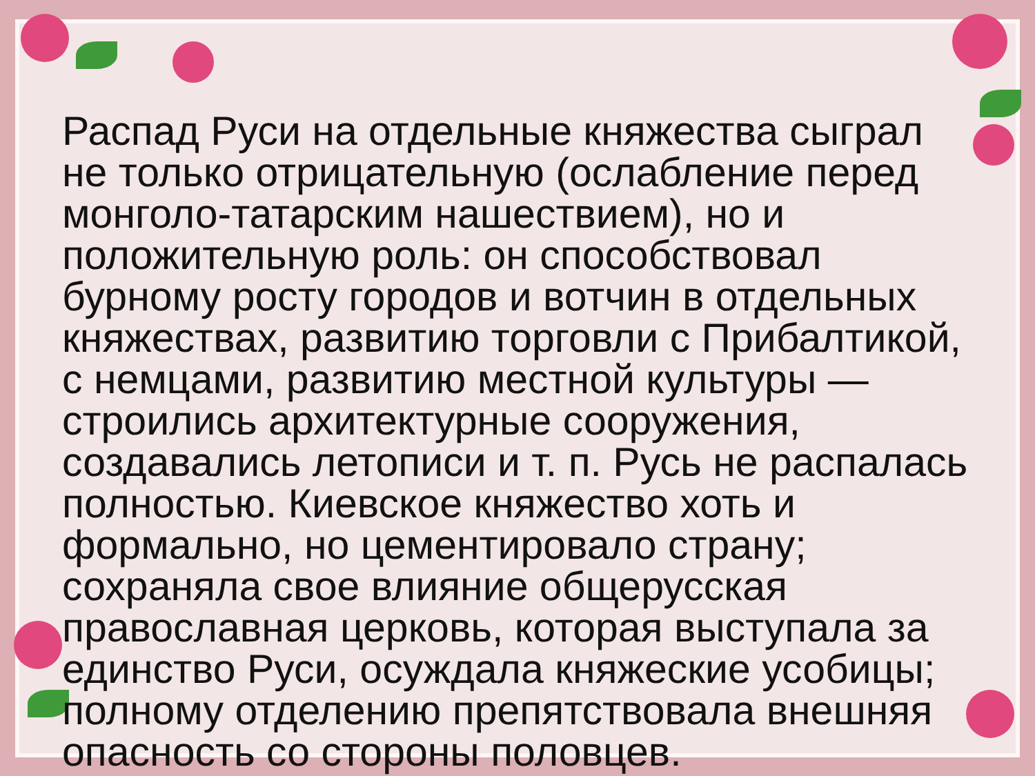Распад Руси на отдельные княжества сыграл не только отрицательную (ослабление перед монголо-татарским нашествием), но и положительную роль: он способствовал бурному росту городов и вотчин в отдельных княжествах, развитию торговли с Прибалтикой, с немцами, развитию местной культуры — строились архитектурные сооружения, создавались летописи и т. п. Русь не распалась полностью. Киевское княжество хоть и формально, но цементировало страну; сохраняла свое влияние общерусская православная церковь, которая выступала за единство Руси, осуждала княжеские усобицы; полному отделению препятствовала внешняя опасность со стороны половцев.